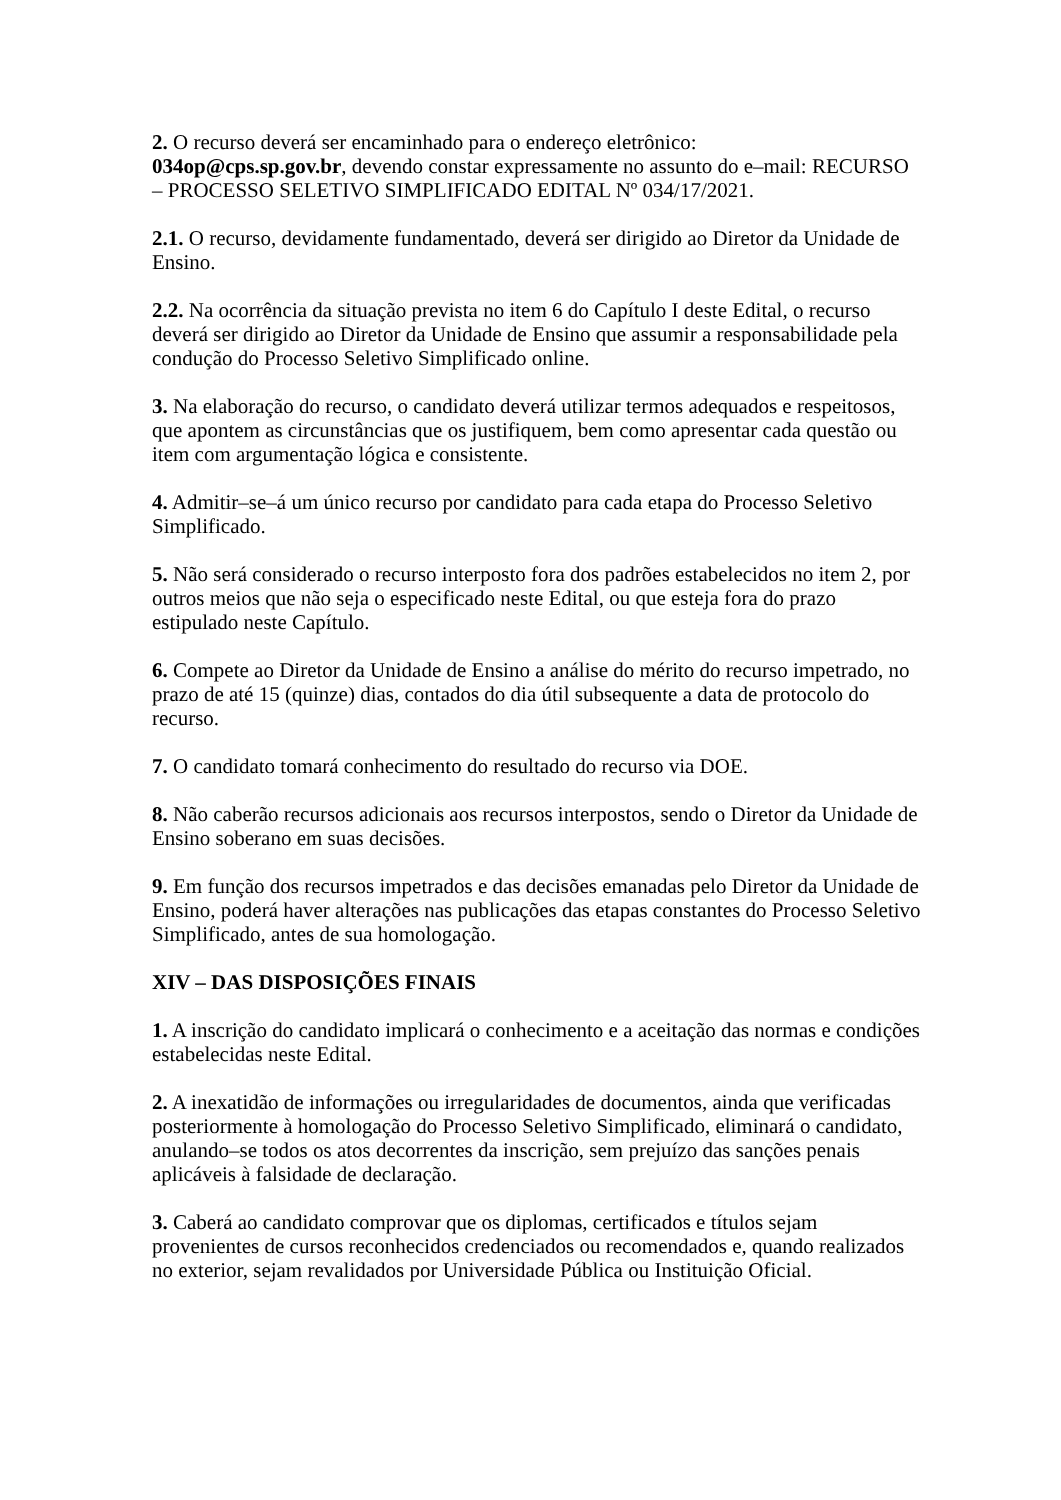2. O recurso deverá ser encaminhado para o endereço eletrônico:
034op@cps.sp.gov.br, devendo constar expressamente no assunto do e–mail: RECURSO – PROCESSO SELETIVO SIMPLIFICADO EDITAL Nº 034/17/2021.
2.1. O recurso, devidamente fundamentado, deverá ser dirigido ao Diretor da Unidade de Ensino.
2.2. Na ocorrência da situação prevista no item 6 do Capítulo I deste Edital, o recurso deverá ser dirigido ao Diretor da Unidade de Ensino que assumir a responsabilidade pela condução do Processo Seletivo Simplificado online.
3. Na elaboração do recurso, o candidato deverá utilizar termos adequados e respeitosos, que apontem as circunstâncias que os justifiquem, bem como apresentar cada questão ou item com argumentação lógica e consistente.
4. Admitir–se–á um único recurso por candidato para cada etapa do Processo Seletivo Simplificado.
5. Não será considerado o recurso interposto fora dos padrões estabelecidos no item 2, por outros meios que não seja o especificado neste Edital, ou que esteja fora do prazo estipulado neste Capítulo.
6. Compete ao Diretor da Unidade de Ensino a análise do mérito do recurso impetrado, no prazo de até 15 (quinze) dias, contados do dia útil subsequente a data de protocolo do recurso.
7. O candidato tomará conhecimento do resultado do recurso via DOE.
8. Não caberão recursos adicionais aos recursos interpostos, sendo o Diretor da Unidade de Ensino soberano em suas decisões.
9. Em função dos recursos impetrados e das decisões emanadas pelo Diretor da Unidade de Ensino, poderá haver alterações nas publicações das etapas constantes do Processo Seletivo Simplificado, antes de sua homologação.
XIV – DAS DISPOSIÇÕES FINAIS
1. A inscrição do candidato implicará o conhecimento e a aceitação das normas e condições estabelecidas neste Edital.
2. A inexatidão de informações ou irregularidades de documentos, ainda que verificadas posteriormente à homologação do Processo Seletivo Simplificado, eliminará o candidato, anulando–se todos os atos decorrentes da inscrição, sem prejuízo das sanções penais aplicáveis à falsidade de declaração.
3. Caberá ao candidato comprovar que os diplomas, certificados e títulos sejam provenientes de cursos reconhecidos credenciados ou recomendados e, quando realizados no exterior, sejam revalidados por Universidade Pública ou Instituição Oficial.